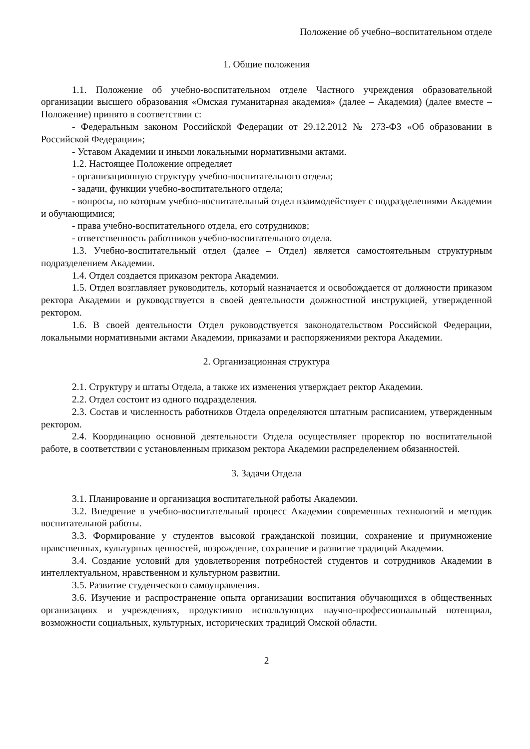Положение об учебно–воспитательном отделе
1. Общие положения
1.1. Положение об учебно-воспитательном отделе Частного учреждения образовательной организации высшего образования «Омская гуманитарная академия» (далее – Академия) (далее вместе – Положение) принято в соответствии с:
- Федеральным законом Российской Федерации от 29.12.2012 № 273-ФЗ «Об образовании в Российской Федерации»;
- Уставом Академии и иными локальными нормативными актами.
1.2. Настоящее Положение определяет
- организационную структуру учебно-воспитательного отдела;
- задачи, функции учебно-воспитательного отдела;
- вопросы, по которым учебно-воспитательный отдел взаимодействует с подразделениями Академии и обучающимися;
- права учебно-воспитательного отдела, его сотрудников;
- ответственность работников учебно-воспитательного отдела.
1.3. Учебно-воспитательный отдел (далее – Отдел) является самостоятельным структурным подразделением Академии.
1.4. Отдел создается приказом ректора Академии.
1.5. Отдел возглавляет руководитель, который назначается и освобождается от должности приказом ректора Академии и руководствуется в своей деятельности должностной инструкцией, утвержденной ректором.
1.6. В своей деятельности Отдел руководствуется законодательством Российской Федерации, локальными нормативными актами Академии, приказами и распоряжениями ректора Академии.
2. Организационная структура
2.1. Структуру и штаты Отдела, а также их изменения утверждает ректор Академии.
2.2. Отдел состоит из одного подразделения.
2.3. Состав и численность работников Отдела определяются штатным расписанием, утвержденным ректором.
2.4. Координацию основной деятельности Отдела осуществляет проректор по воспитательной работе, в соответствии с установленным приказом ректора Академии распределением обязанностей.
3. Задачи Отдела
3.1. Планирование и организация воспитательной работы Академии.
3.2. Внедрение в учебно-воспитательный процесс Академии современных технологий и методик воспитательной работы.
3.3. Формирование у студентов высокой гражданской позиции, сохранение и приумножение нравственных, культурных ценностей, возрождение, сохранение и развитие традиций Академии.
3.4. Создание условий для удовлетворения потребностей студентов и сотрудников Академии в интеллектуальном, нравственном и культурном развитии.
3.5. Развитие студенческого самоуправления.
3.6. Изучение и распространение опыта организации воспитания обучающихся в общественных организациях и учреждениях, продуктивно использующих научно-профессиональный потенциал, возможности социальных, культурных, исторических традиций Омской области.
2